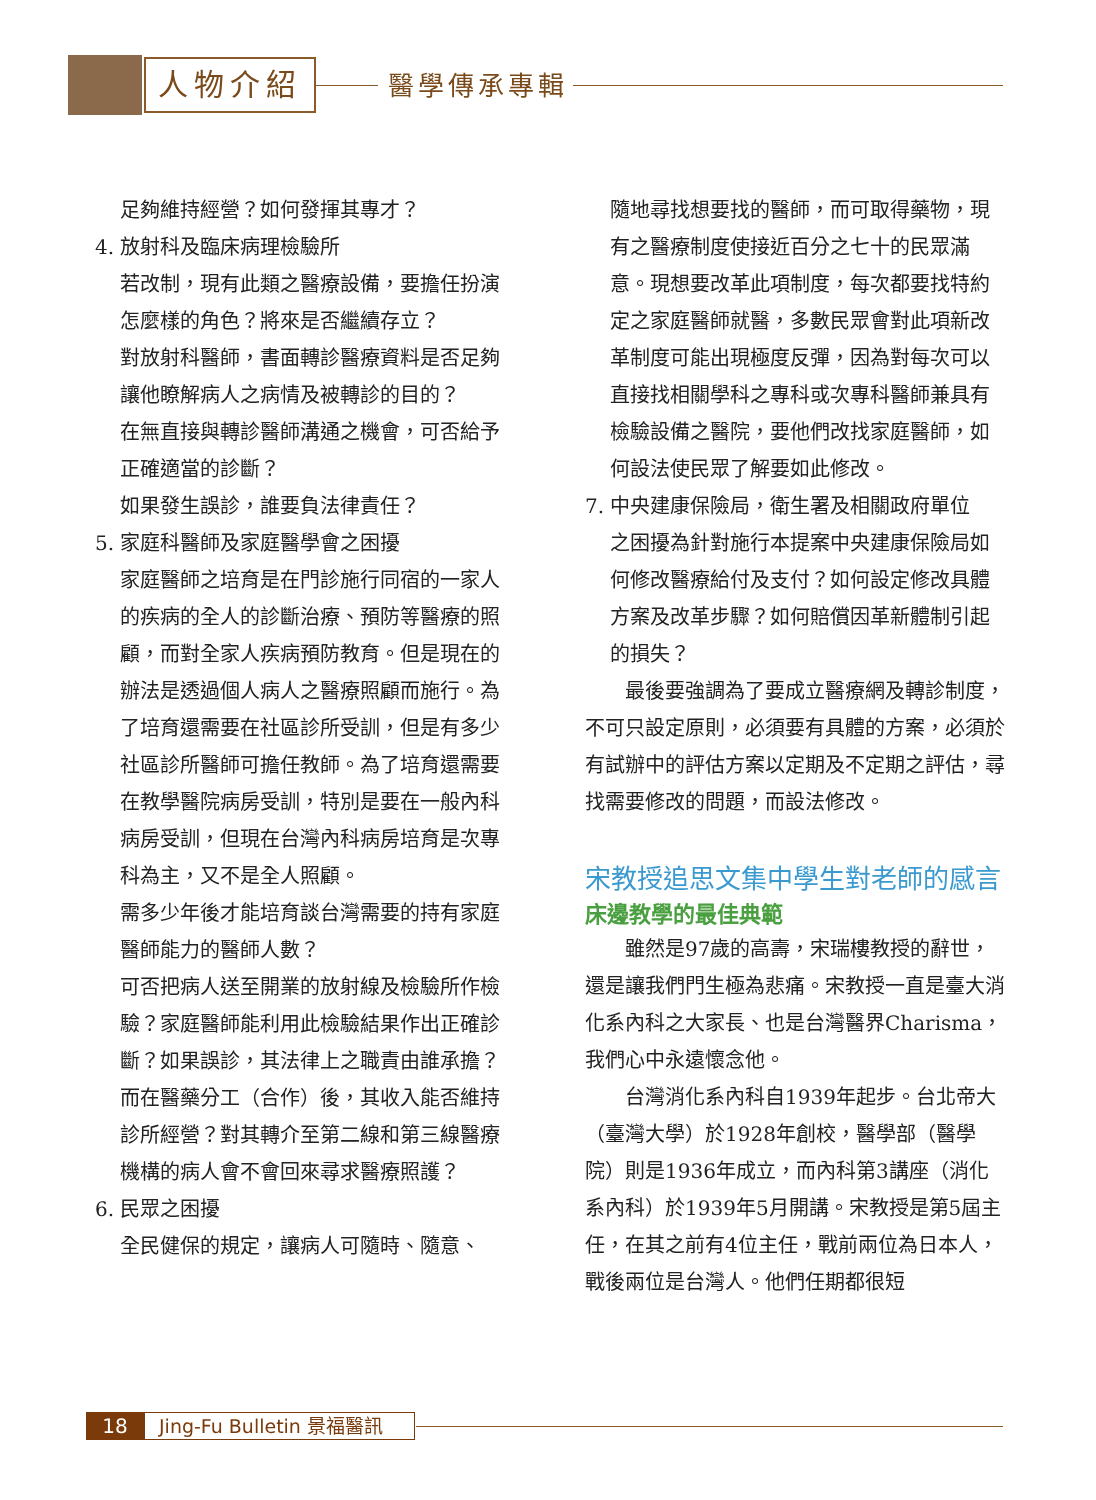人物介紹 醫學傳承專輯
足夠維持經營？如何發揮其專才？
4. 放射科及臨床病理檢驗所
若改制，現有此類之醫療設備，要擔任扮演怎麼樣的角色？將來是否繼續存立？
對放射科醫師，書面轉診醫療資料是否足夠讓他瞭解病人之病情及被轉診的目的？
在無直接與轉診醫師溝通之機會，可否給予正確適當的診斷？
如果發生誤診，誰要負法律責任？
5. 家庭科醫師及家庭醫學會之困擾
家庭醫師之培育是在門診施行同宿的一家人的疾病的全人的診斷治療、預防等醫療的照顧，而對全家人疾病預防教育。但是現在的辦法是透過個人病人之醫療照顧而施行。為了培育還需要在社區診所受訓，但是有多少社區診所醫師可擔任教師。為了培育還需要在教學醫院病房受訓，特別是要在一般內科病房受訓，但現在台灣內科病房培育是次專科為主，又不是全人照顧。
需多少年後才能培育談台灣需要的持有家庭醫師能力的醫師人數？
可否把病人送至開業的放射線及檢驗所作檢驗？家庭醫師能利用此檢驗結果作出正確診斷？如果誤診，其法律上之職責由誰承擔？
而在醫藥分工（合作）後，其收入能否維持診所經營？對其轉介至第二線和第三線醫療機構的病人會不會回來尋求醫療照護？
6. 民眾之困擾
全民健保的規定，讓病人可隨時、隨意、
隨地尋找想要找的醫師，而可取得藥物，現有之醫療制度使接近百分之七十的民眾滿意。現想要改革此項制度，每次都要找特約定之家庭醫師就醫，多數民眾會對此項新改革制度可能出現極度反彈，因為對每次可以直接找相關學科之專科或次專科醫師兼具有檢驗設備之醫院，要他們改找家庭醫師，如何設法使民眾了解要如此修改。
7. 中央建康保險局，衛生署及相關政府單位
之困擾為針對施行本提案中央建康保險局如何修改醫療給付及支付？如何設定修改具體方案及改革步驟？如何賠償因革新體制引起的損失？
最後要強調為了要成立醫療網及轉診制度，不可只設定原則，必須要有具體的方案，必須於有試辦中的評估方案以定期及不定期之評估，尋找需要修改的問題，而設法修改。
宋教授追思文集中學生對老師的感言
床邊教學的最佳典範
雖然是97歲的高壽，宋瑞樓教授的辭世，還是讓我們門生極為悲痛。宋教授一直是臺大消化系內科之大家長、也是台灣醫界Charisma，我們心中永遠懷念他。
台灣消化系內科自1939年起步。台北帝大（臺灣大學）於1928年創校，醫學部（醫學院）則是1936年成立，而內科第3講座（消化系內科）於1939年5月開講。宋教授是第5屆主任，在其之前有4位主任，戰前兩位為日本人，戰後兩位是台灣人。他們任期都很短
18
Jing-Fu Bulletin 景福醫訊